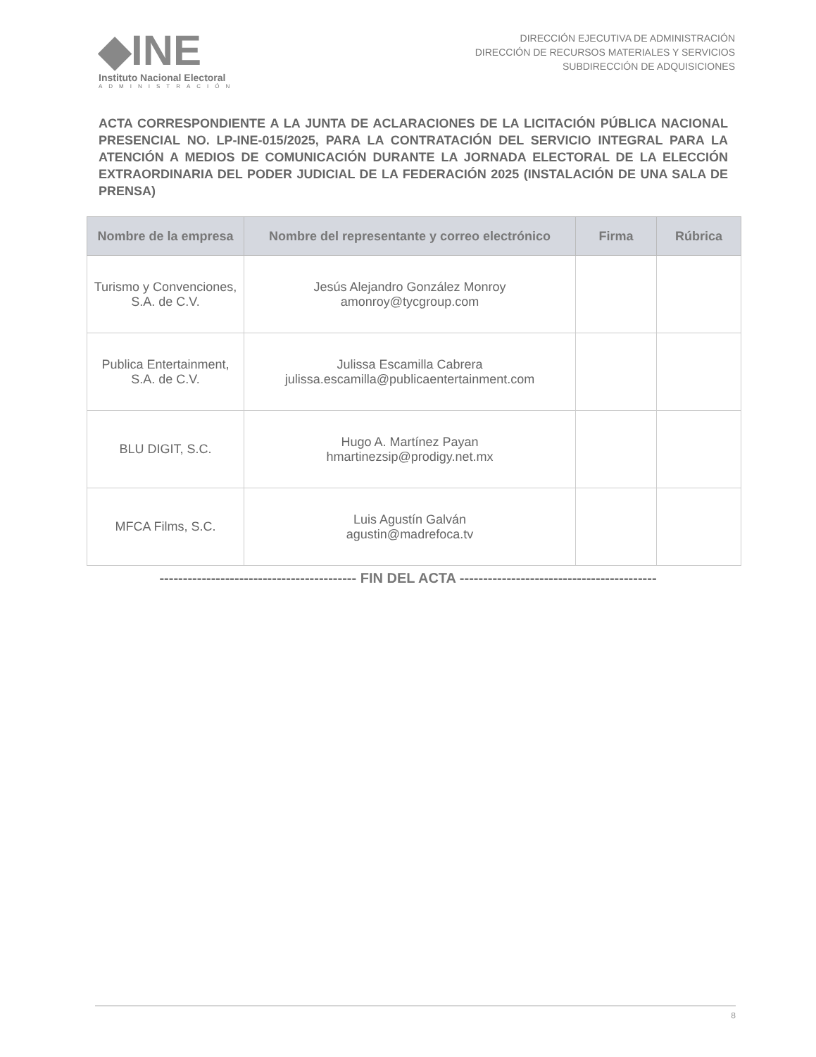◆INE
Instituto Nacional Electoral
ADMINISTRACIÓN
DIRECCIÓN EJECUTIVA DE ADMINISTRACIÓN
DIRECCIÓN DE RECURSOS MATERIALES Y SERVICIOS
SUBDIRECCIÓN DE ADQUISICIONES
ACTA CORRESPONDIENTE A LA JUNTA DE ACLARACIONES DE LA LICITACIÓN PÚBLICA NACIONAL PRESENCIAL NO. LP-INE-015/2025, PARA LA CONTRATACIÓN DEL SERVICIO INTEGRAL PARA LA ATENCIÓN A MEDIOS DE COMUNICACIÓN DURANTE LA JORNADA ELECTORAL DE LA ELECCIÓN EXTRAORDINARIA DEL PODER JUDICIAL DE LA FEDERACIÓN 2025 (INSTALACIÓN DE UNA SALA DE PRENSA)
| Nombre de la empresa | Nombre del representante y correo electrónico | Firma | Rúbrica |
| --- | --- | --- | --- |
| Turismo y Convenciones, S.A. de C.V. | Jesús Alejandro González Monroy amonroy@tycgroup.com | | |
| Publica Entertainment, S.A. de C.V. | Julissa Escamilla Cabrera julissa.escamilla@publicaentertainment.com | | |
| BLU DIGIT, S.C. | Hugo A. Martínez Payan hmartinezsip@prodigy.net.mx | | |
| MFCA Films, S.C. | Luis Agustín Galván agustin@madrefoca.tv | | |
------------------------------------------ FIN DEL ACTA ------------------------------------------
8